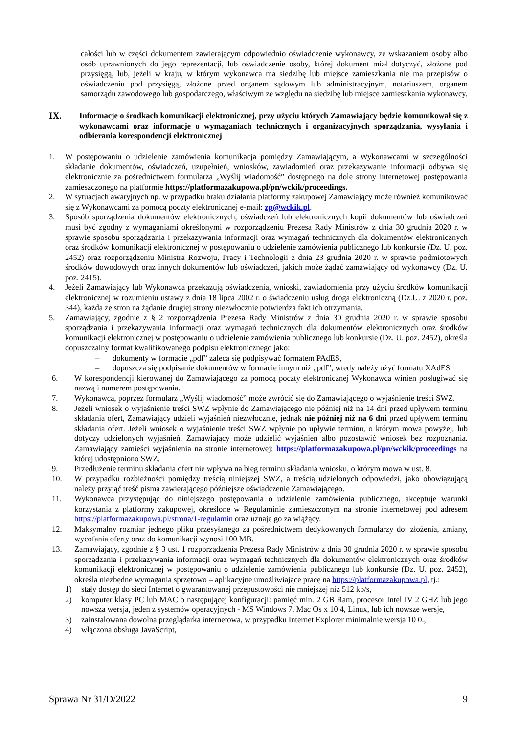całości lub w części dokumentem zawierającym odpowiednio oświadczenie wykonawcy, ze wskazaniem osoby albo osób uprawnionych do jego reprezentacji, lub oświadczenie osoby, której dokument miał dotyczyć, złożone pod przysięgą, lub, jeżeli w kraju, w którym wykonawca ma siedzibę lub miejsce zamieszkania nie ma przepisów o oświadczeniu pod przysięgą, złożone przed organem sądowym lub administracyjnym, notariuszem, organem samorządu zawodowego lub gospodarczego, właściwym ze względu na siedzibę lub miejsce zamieszkania wykonawcy.
IX. Informacje o środkach komunikacji elektronicznej, przy użyciu których Zamawiający będzie komunikował się z wykonawcami oraz informacje o wymaganiach technicznych i organizacyjnych sporządzania, wysyłania i odbierania korespondencji elektronicznej
1. W postępowaniu o udzielenie zamówienia komunikacja pomiędzy Zamawiającym, a Wykonawcami w szczególności składanie dokumentów, oświadczeń, uzupełnień, wniosków, zawiadomień oraz przekazywanie informacji odbywa się elektronicznie za pośrednictwem formularza „Wyślij wiadomość” dostępnego na dole strony internetowej postępowania zamieszczonego na platformie https://platformazakupowa.pl/pn/wckik/proceedings.
2. W sytuacjach awaryjnych np. w przypadku braku działania platformy zakupowej Zamawiający może również komunikować się z Wykonawcami za pomocą poczty elektronicznej e-mail: zp@wckik.pl.
3. Sposób sporządzenia dokumentów elektronicznych, oświadczeń lub elektronicznych kopii dokumentów lub oświadczeń musi być zgodny z wymaganiami określonymi w rozporządzeniu Prezesa Rady Ministrów z dnia 30 grudnia 2020 r. w sprawie sposobu sporządzania i przekazywania informacji oraz wymagań technicznych dla dokumentów elektronicznych oraz środków komunikacji elektronicznej w postępowaniu o udzielenie zamówienia publicznego lub konkursie (Dz. U. poz. 2452) oraz rozporządzeniu Ministra Rozwoju, Pracy i Technologii z dnia 23 grudnia 2020 r. w sprawie podmiotowych środków dowodowych oraz innych dokumentów lub oświadczeń, jakich może żądać zamawiający od wykonawcy (Dz. U. poz. 2415).
4. Jeżeli Zamawiający lub Wykonawca przekazują oświadczenia, wnioski, zawiadomienia przy użyciu środków komunikacji elektronicznej w rozumieniu ustawy z dnia 18 lipca 2002 r. o świadczeniu usług droga elektroniczną (Dz.U. z 2020 r. poz. 344), każda ze stron na żądanie drugiej strony niezwłocznie potwierdza fakt ich otrzymania.
5. Zamawiający, zgodnie z § 2 rozporządzenia Prezesa Rady Ministrów z dnia 30 grudnia 2020 r. w sprawie sposobu sporządzania i przekazywania informacji oraz wymagań technicznych dla dokumentów elektronicznych oraz środków komunikacji elektronicznej w postępowaniu o udzielenie zamówienia publicznego lub konkursie (Dz. U. poz. 2452), określa dopuszczalny format kwalifikowanego podpisu elektronicznego jako:
– dokumenty w formacie „pdf” zaleca się podpisywać formatem PAdES,
– dopuszcza się podpisanie dokumentów w formacie innym niż „pdf”, wtedy należy użyć formatu XAdES.
6. W korespondencji kierowanej do Zamawiającego za pomocą poczty elektronicznej Wykonawca winien posługiwać się nazwą i numerem postępowania.
7. Wykonawca, poprzez formularz „Wyślij wiadomość” może zwrócić się do Zamawiającego o wyjaśnienie treści SWZ.
8. Jeżeli wniosek o wyjaśnienie treści SWZ wpłynie do Zamawiającego nie później niż na 14 dni przed upływem terminu składania ofert, Zamawiający udzieli wyjaśnień niezwłocznie, jednak nie później niż na 6 dni przed upływem terminu składania ofert. Jeżeli wniosek o wyjaśnienie treści SWZ wpłynie po upływie terminu, o którym mowa powyżej, lub dotyczy udzielonych wyjaśnień, Zamawiający może udzielić wyjaśnień albo pozostawić wniosek bez rozpoznania. Zamawiający zamieści wyjaśnienia na stronie internetowej: https://platformazakupowa.pl/pn/wckik/proceedings na której udostępniono SWZ.
9. Przedłużenie terminu składania ofert nie wpływa na bieg terminu składania wniosku, o którym mowa w ust. 8.
10. W przypadku rozbieżności pomiędzy treścią niniejszej SWZ, a treścią udzielonych odpowiedzi, jako obowiązującą należy przyjąć treść pisma zawierającego późniejsze oświadczenie Zamawiającego.
11. Wykonawca przystępując do niniejszego postępowania o udzielenie zamówienia publicznego, akceptuje warunki korzystania z platformy zakupowej, określone w Regulaminie zamieszczonym na stronie internetowej pod adresem https://platformazakupowa.pl/strona/1-regulamin oraz uznaje go za wiążący.
12. Maksymalny rozmiar jednego pliku przesyłanego za pośrednictwem dedykowanych formularzy do: złożenia, zmiany, wycofania oferty oraz do komunikacji wynosi 100 MB.
13. Zamawiający, zgodnie z § 3 ust. 1 rozporządzenia Prezesa Rady Ministrów z dnia 30 grudnia 2020 r. w sprawie sposobu sporządzania i przekazywania informacji oraz wymagań technicznych dla dokumentów elektronicznych oraz środków komunikacji elektronicznej w postępowaniu o udzielenie zamówienia publicznego lub konkursie (Dz. U. poz. 2452), określa niezbędne wymagania sprzętowo – aplikacyjne umożliwiające pracę na https://platformazakupowa.pl, tj.:
1) stały dostęp do sieci Internet o gwarantowanej przepustowości nie mniejszej niż 512 kb/s,
2) komputer klasy PC lub MAC o następującej konfiguracji: pamięć min. 2 GB Ram, procesor Intel IV 2 GHZ lub jego nowsza wersja, jeden z systemów operacyjnych - MS Windows 7, Mac Os x 10 4, Linux, lub ich nowsze wersje,
3) zainstalowana dowolna przeglądarka internetowa, w przypadku Internet Explorer minimalnie wersja 10 0.,
4) włączona obsługa JavaScript,
Sprawa Nr 31/D/2022 9